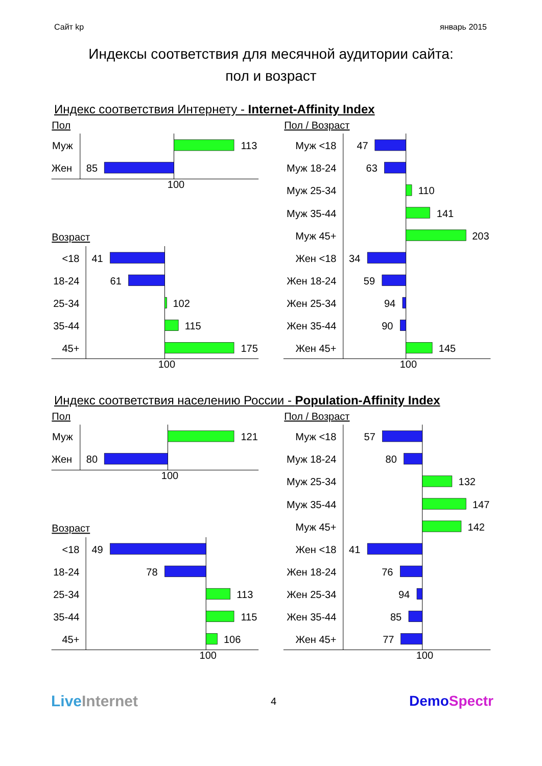Сайт kp январь 2015
Индексы соответствия для месячной аудитории сайта:
пол и возраст
Индекс соответствия Интернету - Internet-Affinity Index
Пол
Муж
113
Жен
85
100
Возраст
<18
18-24
25-34
35-44
45+
41
61
102
115
175
100
Пол / Возраст
Муж <18
Муж 18-24
Муж 25-34
Муж 35-44
Муж 45+
Жен <18
Жен 18-24
Жен 25-34
Жен 35-44
Жен 45+
47
63
110
141
203
34
59
94
90
145
100
Индекс соответствия населению России - Population-Affinity Index
Пол
Муж
121
Жен
80
100
Возраст
<18
18-24
25-34
35-44
45+
49
78
113
115
106
100
Пол / Возраст
Муж <18
Муж 18-24
Муж 25-34
Муж 35-44
Муж 45+
Жен <18
Жен 18-24
Жен 25-34
Жен 35-44
Жен 45+
57
80
132
147
142
41
76
94
85
77
100
Live Internet 4 DemoSpectr